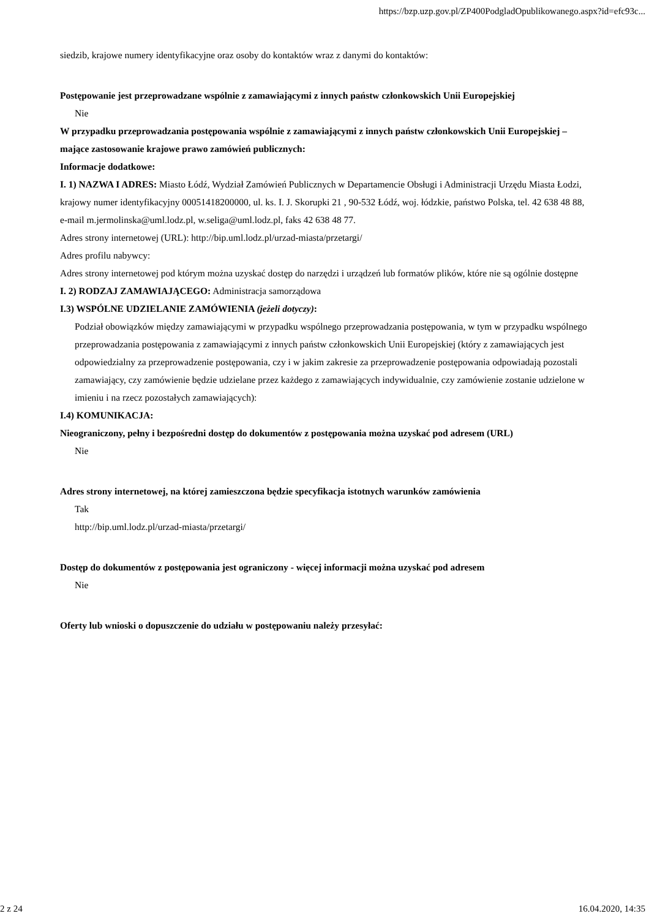https://bzp.uzp.gov.pl/ZP400PodgladOpublikowanego.aspx?id=efc93c...
siedzib, krajowe numery identyfikacyjne oraz osoby do kontaktów wraz z danymi do kontaktów:
Postępowanie jest przeprowadzane wspólnie z zamawiającymi z innych państw członkowskich Unii Europejskiej
Nie
W przypadku przeprowadzania postępowania wspólnie z zamawiającymi z innych państw członkowskich Unii Europejskiej – mające zastosowanie krajowe prawo zamówień publicznych:
Informacje dodatkowe:
I. 1) NAZWA I ADRES: Miasto Łódź, Wydział Zamówień Publicznych w Departamencie Obsługi i Administracji Urzędu Miasta Łodzi, krajowy numer identyfikacyjny 00051418200000, ul. ks. I. J. Skorupki 21 , 90-532 Łódź, woj. łódzkie, państwo Polska, tel. 42 638 48 88, e-mail m.jermolinska@uml.lodz.pl, w.seliga@uml.lodz.pl, faks 42 638 48 77.
Adres strony internetowej (URL): http://bip.uml.lodz.pl/urzad-miasta/przetargi/
Adres profilu nabywcy:
Adres strony internetowej pod którym można uzyskać dostęp do narzędzi i urządzeń lub formatów plików, które nie są ogólnie dostępne
I. 2) RODZAJ ZAMAWIAJĄCEGO: Administracja samorządowa
I.3) WSPÓLNE UDZIELANIE ZAMÓWIENIA (jeżeli dotyczy):
Podział obowiązków między zamawiającymi w przypadku wspólnego przeprowadzania postępowania, w tym w przypadku wspólnego przeprowadzania postępowania z zamawiającymi z innych państw członkowskich Unii Europejskiej (który z zamawiających jest odpowiedzialny za przeprowadzenie postępowania, czy i w jakim zakresie za przeprowadzenie postępowania odpowiadają pozostali zamawiający, czy zamówienie będzie udzielane przez każdego z zamawiających indywidualnie, czy zamówienie zostanie udzielone w imieniu i na rzecz pozostałych zamawiających):
I.4) KOMUNIKACJA:
Nieograniczony, pełny i bezpośredni dostęp do dokumentów z postępowania można uzyskać pod adresem (URL)
Nie
Adres strony internetowej, na której zamieszczona będzie specyfikacja istotnych warunków zamówienia
Tak
http://bip.uml.lodz.pl/urzad-miasta/przetargi/
Dostęp do dokumentów z postępowania jest ograniczony - więcej informacji można uzyskać pod adresem
Nie
Oferty lub wnioski o dopuszczenie do udziału w postępowaniu należy przesyłać:
2 z 24 16.04.2020, 14:35